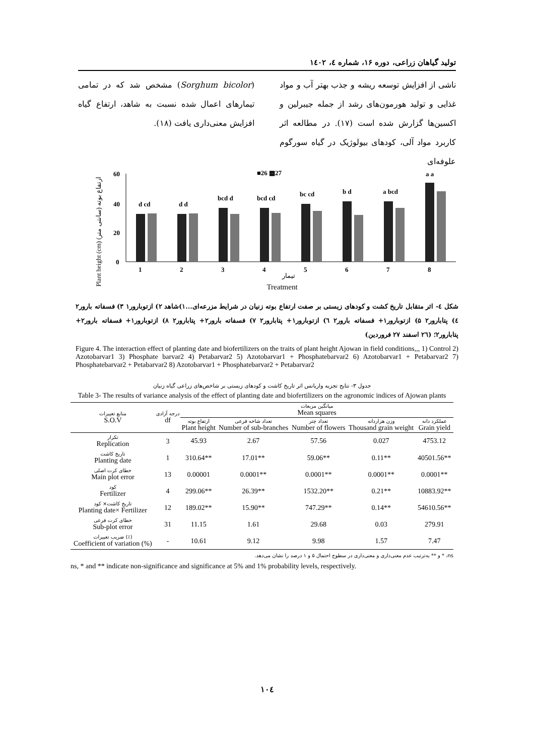تولید گیاهان زراعی، دوره ۱۶، شماره ٤، ۱٤۰۲
ناشی از افزایش توسعه ریشه و جذب بهتر آب و مواد غذایی و تولید هورمون‌های رشد از جمله جیبرلین و اکسین‌ها گزارش شده است (۱۷). در مطالعه اثر کاربرد مواد آلی، کودهای بیولوژیک در گیاه سورگوم علوفه‌ای
(Sorghum bicolor) مشخص شد که در تمامی تیمارهای اعمال شده نسبت به شاهد، ارتفاع گیاه افزایش معنی‌داری یافت (۱۸).
Plant height (cm) (ارتفاع بوته (سانتی متر
60
40
20
0
■26 ▩27
d cd
d d
bcd d
bcd cd
bc cd
b d
a bcd
a a
1
2
3
4
5
6
7
8
تیمار
Treatment
شکل ٤- اثر متقابل تاریخ کشت و کودهای زیستی بر صفت ارتفاع بوته زنیان در شرایط مزرعه‌ای...۱)شاهد ۲) ازتوبارور۱ ۳) فسفاته بارور۲ ٤) پتابارور۲ ۵) ازتوبارور۱+ فسفاته بارور۲ ٦) ازتوبارور۱+ پتابارور۲ ۷) فسفاته بارور۲+ پتابارور۲ ۸) ازتوبارور۱+ فسفاته بارور۲+ پتابارور۲؛ (۲٦ اسفند ۲۷ فروردین)
Figure 4. The interaction effect of planting date and biofertilizers on the traits of plant height Ajowan in field conditions,,, 1) Control 2) Azotobarvar1 3) Phosphate barvar2 4) Petabarvar2 5) Azotobarvar1 + Phosphatebarvar2 6) Azotobarvar1 + Petabarvar2 7) Phosphatebarvar2 + Petabarvar2 8) Azotobarvar1 + Phosphatebarvar2 + Petabarvar2
جدول ۳- نتایج تجزیه واریانس اثر تاریخ کاشت و کودهای زیستی بر شاخص‌های زراعی گیاه زنیان
Table 3- The results of variance analysis of the effect of planting date and biofertilizers on the agronomic indices of Ajowan plants
| منابع تغییرات S.O.V | درجه آزادی df | میانگین مربعات Mean squares | | | | |
| --- | --- | --- | --- | --- | --- | --- |
| | | ارتفاع بوته Plant height | تعداد شاخه فرعی Number of sub-branches | تعداد چتر Number of flowers | وزن هزاردانه Thousand grain weight | عملکرد دانه Grain yield |
| تکرار Replication | 3 | 45.93 | 2.67 | 57.56 | 0.027 | 4753.12 |
| تاریخ کاشت Planting date | 1 | 310.64** | 17.01** | 59.06** | 0.11** | 40501.56** |
| خطای کرت اصلی Main plot error | 13 | 0.00001 | 0.0001** | 0.0001** | 0.0001** | 0.0001** |
| کود Fertilizer | 4 | 299.06** | 26.39** | 1532.20** | 0.21** | 10883.92** |
| تاریخ کاشت× کود Planting date× Fertilizer | 12 | 189.02** | 15.90** | 747.29** | 0.14** | 54610.56** |
| خطای کرت فرعی Sub-plot error | 31 | 11.15 | 1.61 | 29.68 | 0.03 | 279.91 |
| ضریب تغییرات (٪) Coefficient of variation (%) | - | 10.61 | 9.12 | 9.98 | 1.57 | 7.47 |
ns، * و ** به‌ترتیب عدم معنی‌داری و معنی‌داری در سطوح احتمال ۵ و ۱ درصد را نشان می‌دهد.
ns, * and ** indicate non-significance and significance at 5% and 1% probability levels, respectively.
۱۰٤